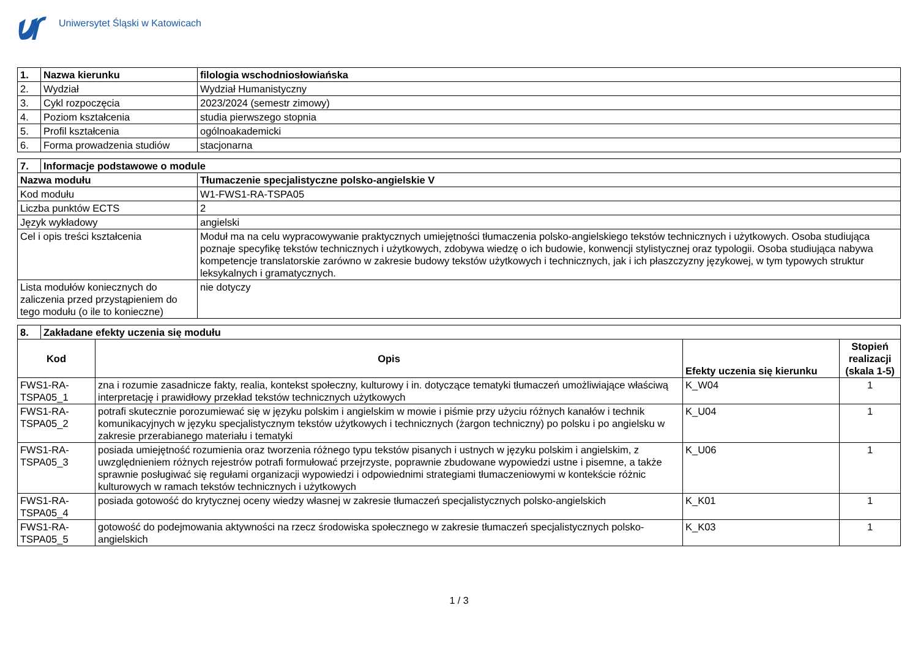Uniwersytet Śląski w Katowicach
| 1. | Nazwa kierunku | filologia wschodniosłowiańska |
| --- | --- | --- |
| 2. | Wydział | Wydział Humanistyczny |
| 3. | Cykl rozpoczęcia | 2023/2024 (semestr zimowy) |
| 4. | Poziom kształcenia | studia pierwszego stopnia |
| 5. | Profil kształcenia | ogólnoakademicki |
| 6. | Forma prowadzenia studiów | stacjonarna |
| 7. | Informacje podstawowe o module | |
| --- | --- | --- |
| Nazwa modułu | | Tłumaczenie specjalistyczne polsko-angielskie V |
| Kod modułu | | W1-FWS1-RA-TSPA05 |
| Liczba punktów ECTS | | 2 |
| Język wykładowy | | angielski |
| Cel i opis treści kształcenia | | Moduł ma na celu wypracowywanie praktycznych umiejętności tłumaczenia polsko-angielskiego tekstów technicznych i użytkowych. Osoba studiująca poznaje specyfikę tekstów technicznych i użytkowych, zdobywa wiedzę o ich budowie, konwencji stylistycznej oraz typologii. Osoba studiująca nabywa kompetencje translatorskie zarówno w zakresie budowy tekstów użytkowych i technicznych, jak i ich płaszczyzny językowej, w tym typowych struktur leksykalnych i gramatycznych. |
| Lista modułów koniecznych do zaliczenia przed przystąpieniem do tego modułu (o ile to konieczne) | | nie dotyczy |
| 8. | Zakładane efekty uczenia się modułu | | | |
| --- | --- | --- | --- | --- |
| Kod | | Opis | Efekty uczenia się kierunku | Stopień realizacji (skala 1-5) |
| FWS1-RA-TSPA05_1 | | zna i rozumie zasadnicze fakty, realia, kontekst społeczny, kulturowy i in. dotyczące tematyki tłumaczeń umożliwiające właściwą interpretację i prawidłowy przekład tekstów technicznych użytkowych | K_W04 | 1 |
| FWS1-RA-TSPA05_2 | | potrafi skutecznie porozumiewać się w języku polskim i angielskim w mowie i piśmie przy użyciu różnych kanałów i technik komunikacyjnych w języku specjalistycznym tekstów użytkowych i technicznych (żargon techniczny) po polsku i po angielsku w zakresie przerabianego materiału i tematyki | K_U04 | 1 |
| FWS1-RA-TSPA05_3 | | posiada umiejętność rozumienia oraz tworzenia różnego typu tekstów pisanych i ustnych w języku polskim i angielskim, z uwzględnieniem różnych rejestrów potrafi formułować przejrzyste, poprawnie zbudowane wypowiedzi ustne i pisemne, a także sprawnie posługiwać się regułami organizacji wypowiedzi i odpowiednimi strategiami tłumaczeniowymi w kontekście różnic kulturowych w ramach tekstów technicznych i użytkowych | K_U06 | 1 |
| FWS1-RA-TSPA05_4 | | posiada gotowość do krytycznej oceny wiedzy własnej w zakresie tłumaczeń specjalistycznych polsko-angielskich | K_K01 | 1 |
| FWS1-RA-TSPA05_5 | | gotowość do podejmowania aktywności na rzecz środowiska społecznego w zakresie tłumaczeń specjalistycznych polsko-angielskich | K_K03 | 1 |
1 / 3